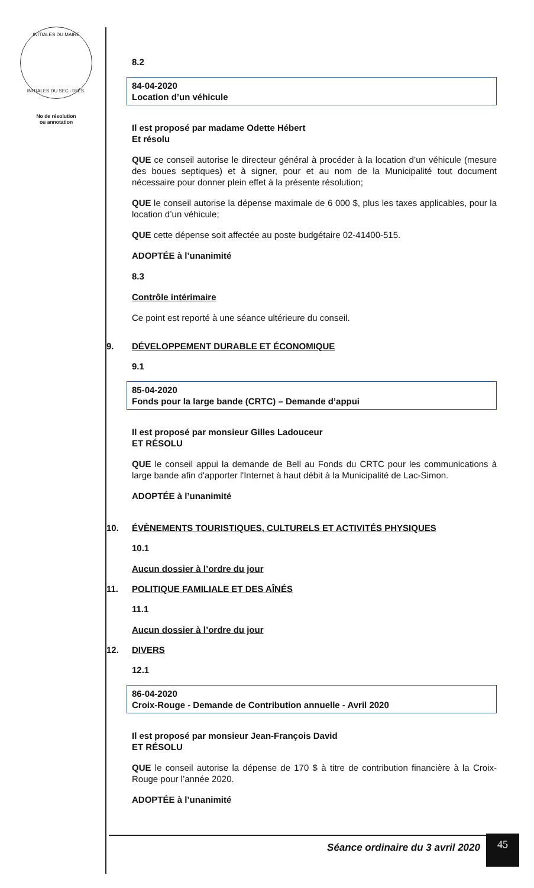INITIALES DU MAIRE
INITIALES DU SEC.-TRÉS.
No de résolution
ou annotation
8.2
84-04-2020
Location d’un véhicule
Il est proposé par madame Odette Hébert
Et résolu
QUE ce conseil autorise le directeur général à procéder à la location d’un véhicule (mesure des boues septiques) et à signer, pour et au nom de la Municipalité tout document nécessaire pour donner plein effet à la présente résolution;
QUE le conseil autorise la dépense maximale de 6 000 $, plus les taxes applicables, pour la location d’un véhicule;
QUE cette dépense soit affectée au poste budgétaire 02-41400-515.
ADOPTÉE à l’unanimité
8.3
Contrôle intérimaire
Ce point est reporté à une séance ultérieure du conseil.
9. DÉVELOPPEMENT DURABLE ET ÉCONOMIQUE
9.1
85-04-2020
Fonds pour la large bande (CRTC) – Demande d’appui
Il est proposé par monsieur Gilles Ladouceur
ET RÉSOLU
QUE le conseil appui la demande de Bell au Fonds du CRTC pour les communications à large bande afin d'apporter l'Internet à haut débit à la Municipalité de Lac-Simon.
ADOPTÉE à l’unanimité
10. ÉVÈNEMENTS TOURISTIQUES, CULTURELS ET ACTIVITÉS PHYSIQUES
10.1
Aucun dossier à l’ordre du jour
11. POLITIQUE FAMILIALE ET DES AÎNÉS
11.1
Aucun dossier à l’ordre du jour
12. DIVERS
12.1
86-04-2020
Croix-Rouge - Demande de Contribution annuelle - Avril 2020
Il est proposé par monsieur Jean-François David
ET RÉSOLU
QUE le conseil autorise la dépense de 170 $ à titre de contribution financière à la Croix-Rouge pour l’année 2020.
ADOPTÉE à l’unanimité
Séance ordinaire du 3 avril 2020 45